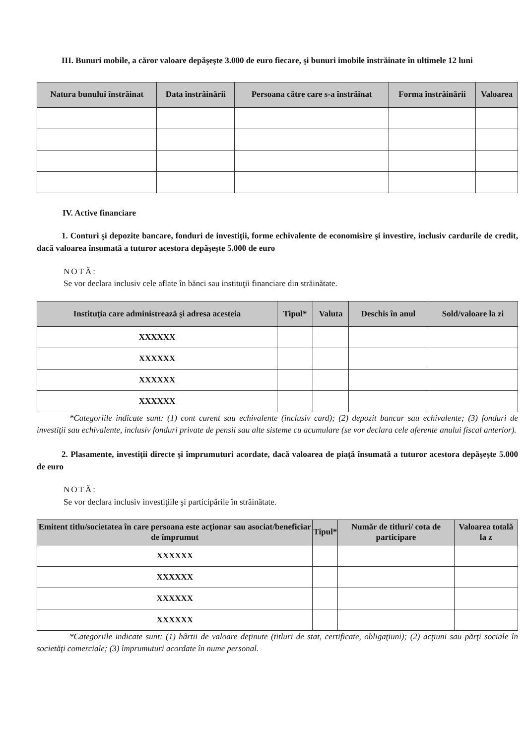III. Bunuri mobile, a căror valoare depăşeşte 3.000 de euro fiecare, şi bunuri imobile înstrăinate în ultimele 12 luni
| Natura bunului înstrăinat | Data înstrăinării | Persoana către care s-a înstrăinat | Forma înstrăinării | Valoarea |
| --- | --- | --- | --- | --- |
IV. Active financiare
1. Conturi şi depozite bancare, fonduri de investiţii, forme echivalente de economisire şi investire, inclusiv cardurile de credit, dacă valoarea însumată a tuturor acestora depăşeşte 5.000 de euro
NOTĂ:
Se vor declara inclusiv cele aflate în bănci sau instituţii financiare din străinătate.
| Instituţia care administrează şi adresa acesteia | Tipul* | Valuta | Deschis în anul | Sold/valoare la zi |
| --- | --- | --- | --- | --- |
| XXXXXX | | | | |
| XXXXXX | | | | |
| XXXXXX | | | | |
| XXXXXX | | | | |
*Categoriile indicate sunt: (1) cont curent sau echivalente (inclusiv card); (2) depozit bancar sau echivalente; (3) fonduri de investiţii sau echivalente, inclusiv fonduri private de pensii sau alte sisteme cu acumulare (se vor declara cele aferente anului fiscal anterior).
2. Plasamente, investiţii directe şi împrumuturi acordate, dacă valoarea de piaţă însumată a tuturor acestora depăşeşte 5.000 de euro
NOTĂ:
Se vor declara inclusiv investiţiile şi participările în străinătate.
| Emitent titlu/societatea în care persoana este acţionar sau asociat/beneficiar de împrumut | Tipul* | Număr de titluri/ cota de participare | Valoarea totală la z |
| --- | --- | --- | --- |
| XXXXXX | | | |
| XXXXXX | | | |
| XXXXXX | | | |
| XXXXXX | | | |
*Categoriile indicate sunt: (1) hârtii de valoare deţinute (titluri de stat, certificate, obligaţiuni); (2) acţiuni sau părţi sociale în societăţi comerciale; (3) împrumuturi acordate în nume personal.